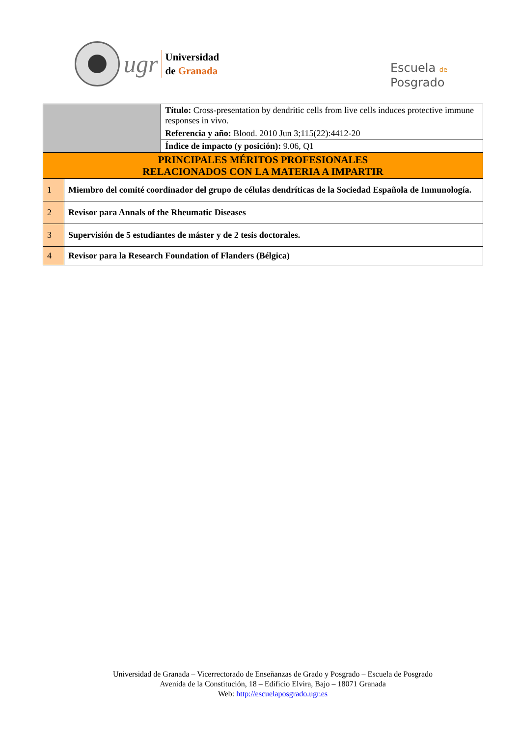ugr
Universidad
de Granada
Escuela de
Posgrado
| | | Título: Cross-presentation by dendritic cells from live cells induces protective immune responses in vivo. |
| | | Referencia y año: Blood. 2010 Jun 3;115(22):4412-20 |
| | | Índice de impacto (y posición): 9.06, Q1 |
| PRINCIPALES MÉRITOS PROFESIONALES RELACIONADOS CON LA MATERIA A IMPARTIR | | |
| 1 | Miembro del comité coordinador del grupo de células dendríticas de la Sociedad Española de Inmunología. | |
| 2 | Revisor para Annals of the Rheumatic Diseases | |
| 3 | Supervisión de 5 estudiantes de máster y de 2 tesis doctorales. | |
| 4 | Revisor para la Research Foundation of Flanders (Bélgica) | |
Universidad de Granada – Vicerrectorado de Enseñanzas de Grado y Posgrado – Escuela de Posgrado
Avenida de la Constitución, 18 – Edificio Elvira, Bajo – 18071 Granada
Web: http://escuelaposgrado.ugr.es